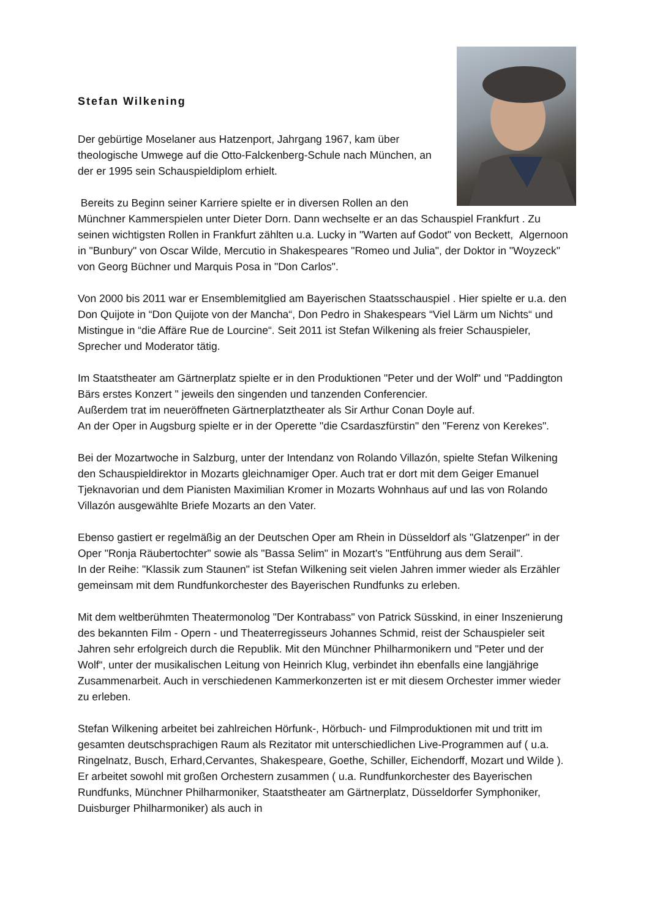Stefan Wilkening
Der gebürtige Moselaner aus Hatzenport, Jahrgang 1967, kam über theologische Umwege auf die Otto-Falckenberg-Schule nach München, an der er 1995 sein Schauspieldiplom erhielt.
Bereits zu Beginn seiner Karriere spielte er in diversen Rollen an den Münchner Kammerspielen unter Dieter Dorn. Dann wechselte er an das Schauspiel Frankfurt . Zu seinen wichtigsten Rollen in Frankfurt zählten u.a. Lucky in "Warten auf Godot" von Beckett, Algernoon in "Bunbury" von Oscar Wilde, Mercutio in Shakespeares "Romeo und Julia", der Doktor in "Woyzeck" von Georg Büchner und Marquis Posa in "Don Carlos".
Von 2000 bis 2011 war er Ensemblemitglied am Bayerischen Staatsschauspiel . Hier spielte er u.a. den Don Quijote in “Don Quijote von der Mancha“, Don Pedro in Shakespears “Viel Lärm um Nichts“ und Mistingue in “die Affäre Rue de Lourcine“. Seit 2011 ist Stefan Wilkening als freier Schauspieler, Sprecher und Moderator tätig.
Im Staatstheater am Gärtnerplatz spielte er in den Produktionen "Peter und der Wolf" und "Paddington Bärs erstes Konzert " jeweils den singenden und tanzenden Conferencier.
Außerdem trat im neueröffneten Gärtnerplatztheater als Sir Arthur Conan Doyle auf.
An der Oper in Augsburg spielte er in der Operette "die Csardaszfürstin" den "Ferenz von Kerekes".
Bei der Mozartwoche in Salzburg, unter der Intendanz von Rolando Villazón, spielte Stefan Wilkening den Schauspieldirektor in Mozarts gleichnamiger Oper. Auch trat er dort mit dem Geiger Emanuel Tjeknavorian und dem Pianisten Maximilian Kromer in Mozarts Wohnhaus auf und las von Rolando Villazón ausgewählte Briefe Mozarts an den Vater.
Ebenso gastiert er regelmäßig an der Deutschen Oper am Rhein in Düsseldorf als "Glatzenper" in der Oper "Ronja Räubertochter" sowie als "Bassa Selim" in Mozart's "Entführung aus dem Serail".
In der Reihe: "Klassik zum Staunen" ist Stefan Wilkening seit vielen Jahren immer wieder als Erzähler gemeinsam mit dem Rundfunkorchester des Bayerischen Rundfunks zu erleben.
Mit dem weltberühmten Theatermonolog "Der Kontrabass" von Patrick Süsskind, in einer Inszenierung des bekannten Film - Opern - und Theaterregisseurs Johannes Schmid, reist der Schauspieler seit Jahren sehr erfolgreich durch die Republik. Mit den Münchner Philharmonikern und "Peter und der Wolf“, unter der musikalischen Leitung von Heinrich Klug, verbindet ihn ebenfalls eine langjährige Zusammenarbeit. Auch in verschiedenen Kammerkonzerten ist er mit diesem Orchester immer wieder zu erleben.
Stefan Wilkening arbeitet bei zahlreichen Hörfunk-, Hörbuch- und Filmproduktionen mit und tritt im gesamten deutschsprachigen Raum als Rezitator mit unterschiedlichen Live-Programmen auf ( u.a. Ringelnatz, Busch, Erhard,Cervantes, Shakespeare, Goethe, Schiller, Eichendorff, Mozart und Wilde ). Er arbeitet sowohl mit großen Orchestern zusammen ( u.a. Rundfunkorchester des Bayerischen Rundfunks, Münchner Philharmoniker, Staatstheater am Gärtnerplatz, Düsseldorfer Symphoniker, Duisburger Philharmoniker) als auch in